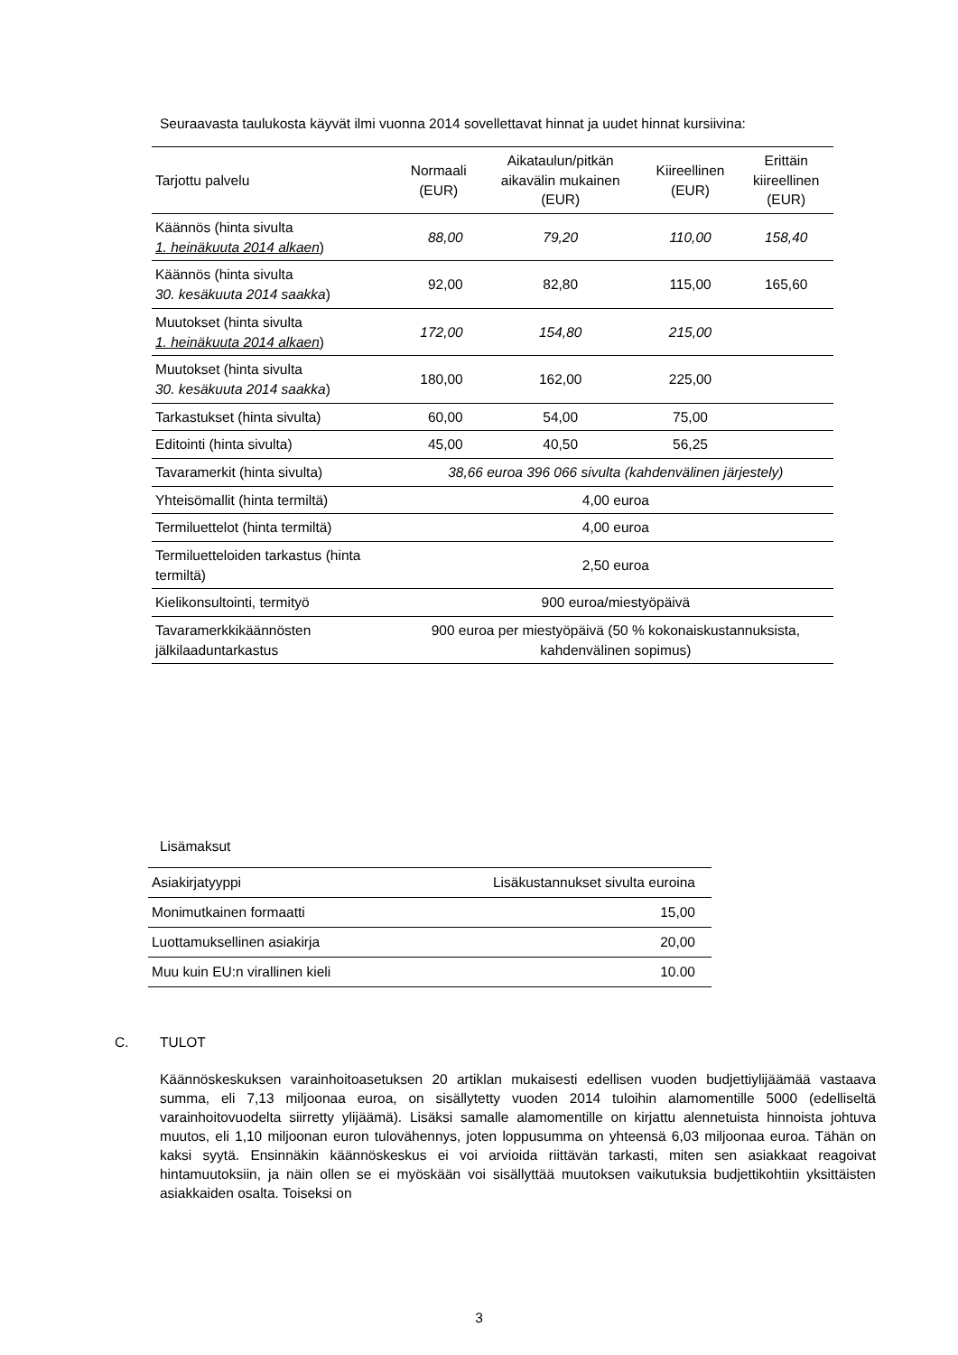Seuraavasta taulukosta käyvät ilmi vuonna 2014 sovellettavat hinnat ja uudet hinnat kursiivina:
| Tarjottu palvelu | Normaali (EUR) | Aikataulun/pitkän aikavälin mukainen (EUR) | Kiireellinen (EUR) | Erittäin kiireellinen (EUR) |
| --- | --- | --- | --- | --- |
| Käännös (hinta sivulta 1. heinäkuuta 2014 alkaen ) | 88,00 | 79,20 | 110,00 | 158,40 |
| Käännös (hinta sivulta 30. kesäkuuta 2014 saakka ) | 92,00 | 82,80 | 115,00 | 165,60 |
| Muutokset (hinta sivulta 1. heinäkuuta 2014 alkaen ) | 172,00 | 154,80 | 215,00 | |
| Muutokset (hinta sivulta 30. kesäkuuta 2014 saakka ) | 180,00 | 162,00 | 225,00 | |
| Tarkastukset (hinta sivulta) | 60,00 | 54,00 | 75,00 | |
| Editointi (hinta sivulta) | 45,00 | 40,50 | 56,25 | |
| Tavaramerkit (hinta sivulta) | 38,66 euroa 396 066 sivulta (kahdenvälinen järjestely) | | | |
| Yhteisömallit (hinta termiltä) | 4,00 euroa | | | |
| Termiluettelot (hinta termiltä) | 4,00 euroa | | | |
| Termiluetteloiden tarkastus (hinta termiltä) | 2,50 euroa | | | |
| Kielikonsultointi, termityö | 900 euroa/miestyöpäivä | | | |
| Tavaramerkkikäännösten jälkilaaduntarkastus | 900 euroa per miestyöpäivä (50 % kokonaiskustannuksista, kahdenvälinen sopimus) | | | |
Lisämaksut
| Asiakirjatyyppi | Lisäkustannukset sivulta euroina |
| --- | --- |
| Monimutkainen formaatti | 15,00 |
| Luottamuksellinen asiakirja | 20,00 |
| Muu kuin EU:n virallinen kieli | 10.00 |
C. TULOT
Käännöskeskuksen varainhoitoasetuksen 20 artiklan mukaisesti edellisen vuoden budjettiylijäämää vastaava summa, eli 7,13 miljoonaa euroa, on sisällytetty vuoden 2014 tuloihin alamomentille 5000 (edelliseltä varainhoitovuodelta siirretty ylijäämä). Lisäksi samalle alamomentille on kirjattu alennetuista hinnoista johtuva muutos, eli 1,10 miljoonan euron tulovähennys, joten loppusumma on yhteensä 6,03 miljoonaa euroa. Tähän on kaksi syytä. Ensinnäkin käännöskeskus ei voi arvioida riittävän tarkasti, miten sen asiakkaat reagoivat hintamuutoksiin, ja näin ollen se ei myöskään voi sisällyttää muutoksen vaikutuksia budjettikohtiin yksittäisten asiakkaiden osalta. Toiseksi on
3